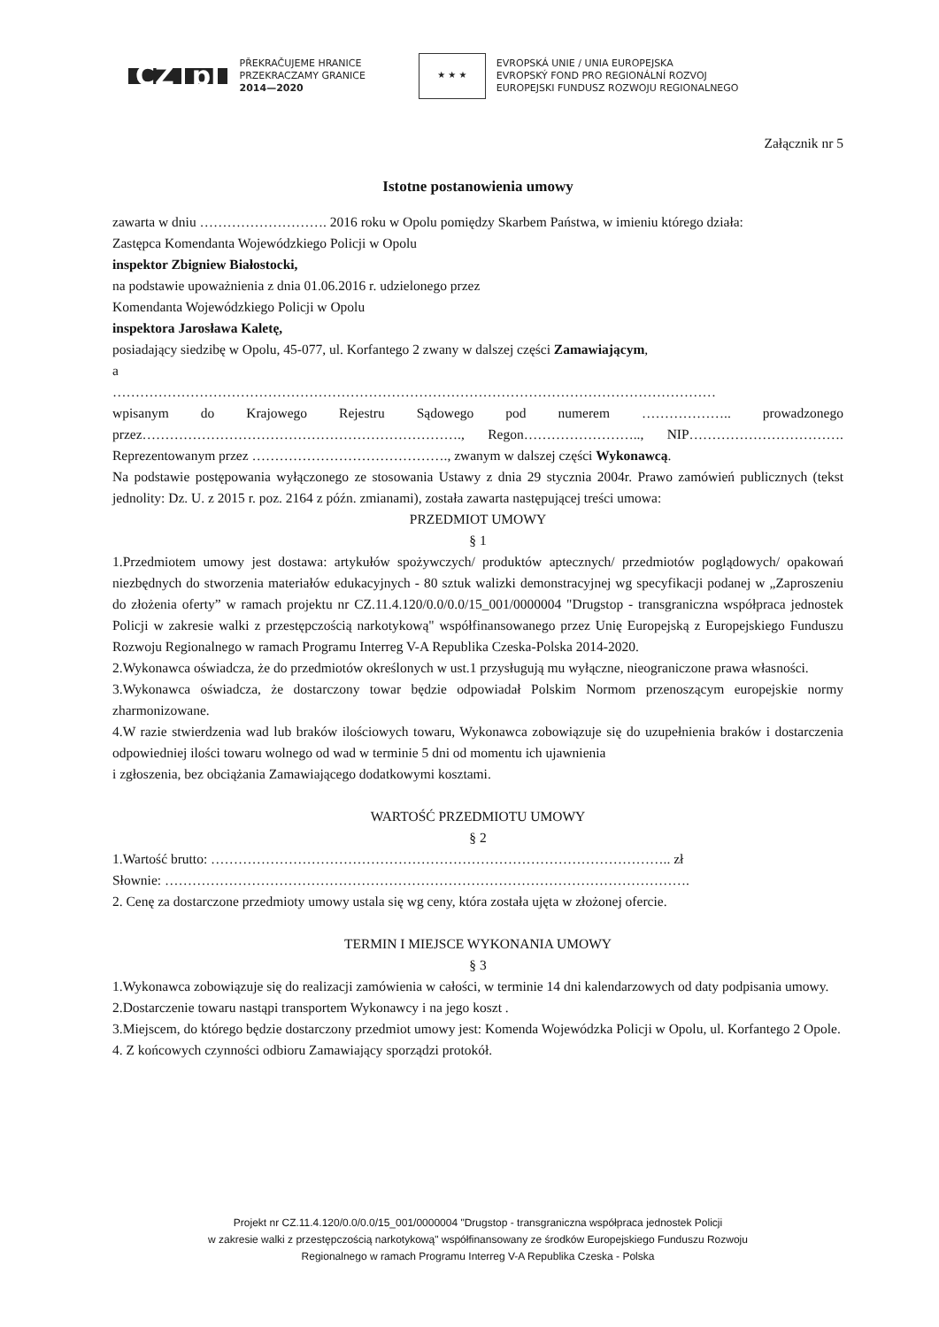CZ pl
PŘEKRAČUJEME HRANICE
PRZEKRACZAMY GRANICE
2014—2020
★ ★ ★
EVROPSKÁ UNIE / UNIA EUROPEJSKA
EVROPSKÝ FOND PRO REGIONÁLNÍ ROZVOJ
EUROPEJSKI FUNDUSZ ROZWOJU REGIONALNEGO
Załącznik nr 5
Istotne postanowienia umowy
zawarta w dniu ………………………. 2016 roku w Opolu pomiędzy Skarbem Państwa, w imieniu którego działa:
Zastępca Komendanta Wojewódzkiego Policji w Opolu
inspektor Zbigniew Białostocki,
na podstawie upoważnienia z dnia 01.06.2016 r. udzielonego przez
Komendanta Wojewódzkiego Policji w Opolu
inspektora Jarosława Kaletę,
posiadający siedzibę w Opolu, 45-077, ul. Korfantego 2 zwany w dalszej części Zamawiającym,
a
……………………………………………………………………………………………………………………
wpisanym do Krajowego Rejestru Sądowego pod numerem ……………….. prowadzonego przez……………………………………………………………., Regon…………………….., NIP……………………………. Reprezentowanym przez ……………………………………., zwanym w dalszej części Wykonawcą.
Na podstawie postępowania wyłączonego ze stosowania Ustawy z dnia 29 stycznia 2004r. Prawo zamówień publicznych (tekst jednolity: Dz. U. z 2015 r. poz. 2164 z późn. zmianami), została zawarta następującej treści umowa:
PRZEDMIOT UMOWY
§ 1
1.Przedmiotem umowy jest dostawa: artykułów spożywczych/ produktów aptecznych/ przedmiotów poglądowych/ opakowań niezbędnych do stworzenia materiałów edukacyjnych - 80 sztuk walizki demonstracyjnej wg specyfikacji podanej w „Zaproszeniu do złożenia oferty” w ramach projektu nr CZ.11.4.120/0.0/0.0/15_001/0000004 "Drugstop - transgraniczna współpraca jednostek Policji w zakresie walki z przestępczością narkotykową" współfinansowanego przez Unię Europejską z Europejskiego Funduszu Rozwoju Regionalnego w ramach Programu Interreg V-A Republika Czeska-Polska 2014-2020.
2.Wykonawca oświadcza, że do przedmiotów określonych w ust.1 przysługują mu wyłączne, nieograniczone prawa własności.
3.Wykonawca oświadcza, że dostarczony towar będzie odpowiadał Polskim Normom przenoszącym europejskie normy zharmonizowane.
4.W razie stwierdzenia wad lub braków ilościowych towaru, Wykonawca zobowiązuje się do uzupełnienia braków i dostarczenia odpowiedniej ilości towaru wolnego od wad w terminie 5 dni od momentu ich ujawnienia
i zgłoszenia, bez obciążania Zamawiającego dodatkowymi kosztami.
WARTOŚĆ PRZEDMIOTU UMOWY
§ 2
1.Wartość brutto: ……………………………………………………………………………………….. zł
Słownie: …………………………………………………………………………………………………….
2. Cenę za dostarczone przedmioty umowy ustala się wg ceny, która została ujęta w złożonej ofercie.
TERMIN I MIEJSCE WYKONANIA UMOWY
§ 3
1.Wykonawca zobowiązuje się do realizacji zamówienia w całości, w terminie 14 dni kalendarzowych od daty podpisania umowy.
2.Dostarczenie towaru nastąpi transportem Wykonawcy i na jego koszt .
3.Miejscem, do którego będzie dostarczony przedmiot umowy jest: Komenda Wojewódzka Policji w Opolu, ul. Korfantego 2 Opole.
4. Z końcowych czynności odbioru Zamawiający sporządzi protokół.
Projekt nr CZ.11.4.120/0.0/0.0/15_001/0000004 "Drugstop - transgraniczna współpraca jednostek Policji
w zakresie walki z przestępczością narkotykową" współfinansowany ze środków Europejskiego Funduszu Rozwoju
Regionalnego w ramach Programu Interreg V-A Republika Czeska - Polska